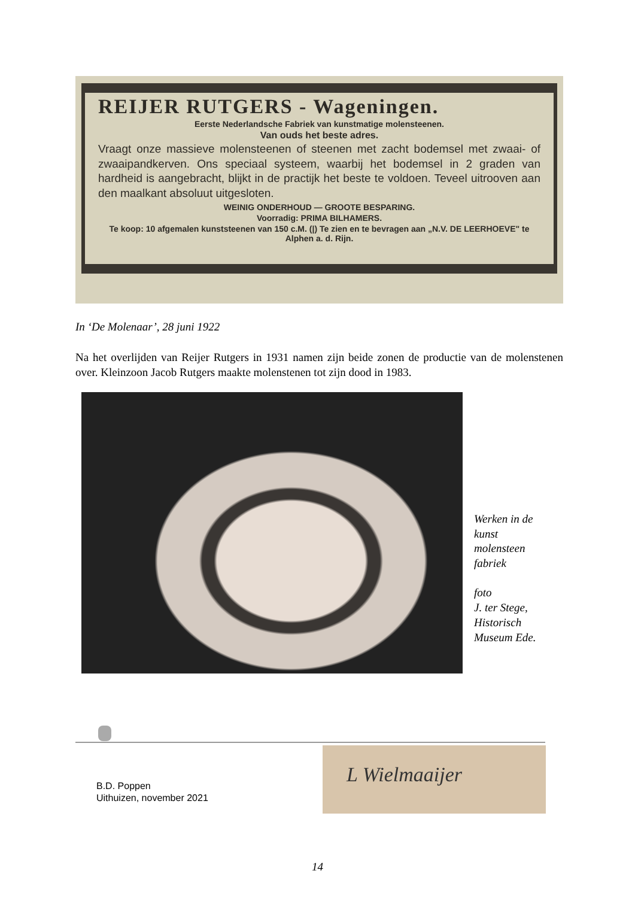REIJER RUTGERS - Wageningen.
Eerste Nederlandsche Fabriek van kunstmatige molensteenen.
Van ouds het beste adres.
Vraagt onze massieve molensteenen of steenen met zacht bodemsel met zwaai- of zwaaipandkerven. Ons speciaal systeem, waarbij het bodemsel in 2 graden van hardheid is aangebracht, blijkt in de practijk het beste te voldoen. Teveel uitrooven aan den maalkant absoluut uitgesloten.
WEINIG ONDERHOUD — GROOTE BESPARING.
Voorradig: PRIMA BILHAMERS.
Te koop: 10 afgemalen kunststeenen van 150 c.M. (|) Te zien en te bevragen aan „N.V. DE LEERHOEVE" te Alphen a. d. Rijn.
In ‘De Molenaar’, 28 juni 1922
Na het overlijden van Reijer Rutgers in 1931 namen zijn beide zonen de productie van de molenstenen over. Kleinzoon Jacob Rutgers maakte molenstenen tot zijn dood in 1983.
Werken in de
kunst
molensteen
fabriek
foto
J. ter Stege,
Historisch
Museum Ede.
L Wielmaaijer
B.D. Poppen
Uithuizen, november 2021
14